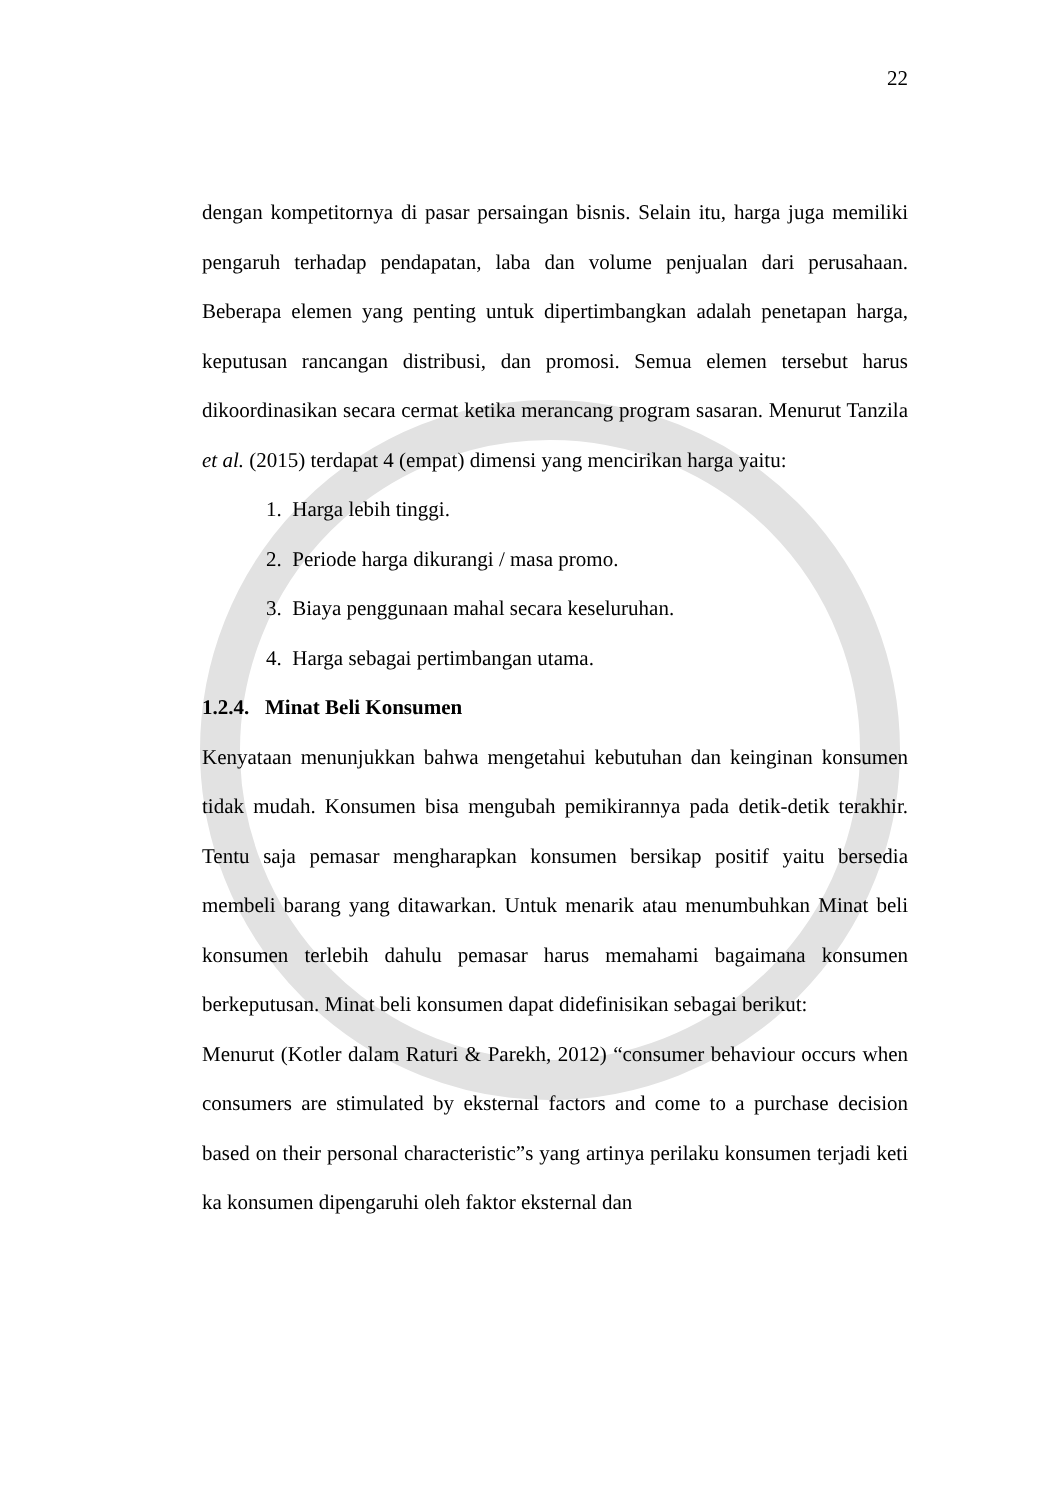22
dengan kompetitornya di pasar persaingan bisnis. Selain itu, harga juga memiliki pengaruh terhadap pendapatan, laba dan volume penjualan dari perusahaan. Beberapa elemen yang penting untuk dipertimbangkan adalah penetapan harga, keputusan rancangan distribusi, dan promosi. Semua elemen tersebut harus dikoordinasikan secara cermat ketika merancang program sasaran. Menurut Tanzila et al. (2015) terdapat 4 (empat) dimensi yang mencirikan harga yaitu:
1. Harga lebih tinggi.
2. Periode harga dikurangi / masa promo.
3. Biaya penggunaan mahal secara keseluruhan.
4. Harga sebagai pertimbangan utama.
1.2.4. Minat Beli Konsumen
Kenyataan menunjukkan bahwa mengetahui kebutuhan dan keinginan konsumen tidak mudah. Konsumen bisa mengubah pemikirannya pada detik-detik terakhir. Tentu saja pemasar mengharapkan konsumen bersikap positif yaitu bersedia membeli barang yang ditawarkan. Untuk menarik atau menumbuhkan Minat beli konsumen terlebih dahulu pemasar harus memahami bagaimana konsumen berkeputusan. Minat beli konsumen dapat didefinisikan sebagai berikut:
Menurut (Kotler dalam Raturi & Parekh, 2012) “consumer behaviour occurs when consumers are stimulated by eksternal factors and come to a purchase decision based on their personal characteristic”s yang artinya perilaku konsumen terjadi keti ka konsumen dipengaruhi oleh faktor eksternal dan